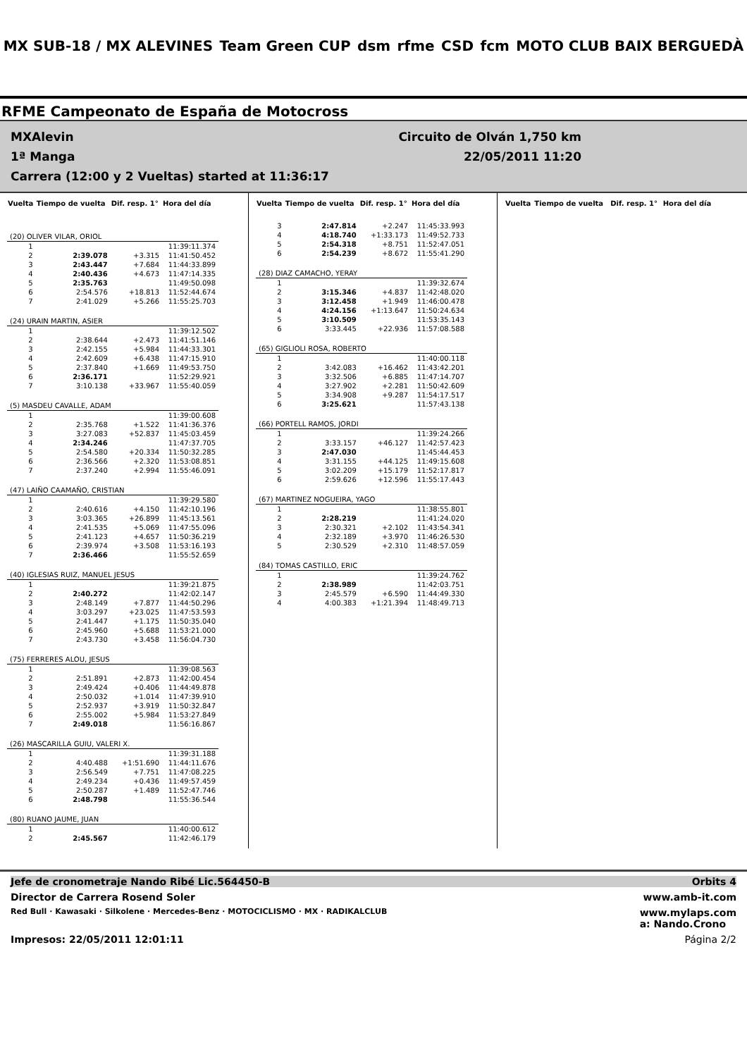MX SUB-18 / MX ALEVINES Team Green CUP dsm rfme CSD fcm MOTO CLUB BAIX BERGUEDÀ
RFME Campeonato de España de Motocross
MXAlevin Circuito de Olván 1,750 km
1ª Manga 22/05/2011 11:20
Carrera (12:00 y 2 Vueltas) started at 11:36:17
| Vuelta | Tiempo de vuelta | Dif. resp. 1° | Hora del día |
| --- | --- | --- | --- |
| (20) OLIVER VILAR, ORIOL | | | |
| 1 | | | 11:39:11.374 |
| 2 | 2:39.078 | +3.315 | 11:41:50.452 |
| 3 | 2:43.447 | +7.684 | 11:44:33.899 |
| 4 | 2:40.436 | +4.673 | 11:47:14.335 |
| 5 | 2:35.763 | | 11:49:50.098 |
| 6 | 2:54.576 | +18.813 | 11:52:44.674 |
| 7 | 2:41.029 | +5.266 | 11:55:25.703 |
| (24) URAIN MARTIN, ASIER | | | |
| 1 | | | 11:39:12.502 |
| 2 | 2:38.644 | +2.473 | 11:41:51.146 |
| 3 | 2:42.155 | +5.984 | 11:44:33.301 |
| 4 | 2:42.609 | +6.438 | 11:47:15.910 |
| 5 | 2:37.840 | +1.669 | 11:49:53.750 |
| 6 | 2:36.171 | | 11:52:29.921 |
| 7 | 3:10.138 | +33.967 | 11:55:40.059 |
| (5) MASDEU CAVALLE, ADAM | | | |
| 1 | | | 11:39:00.608 |
| 2 | 2:35.768 | +1.522 | 11:41:36.376 |
| 3 | 3:27.083 | +52.837 | 11:45:03.459 |
| 4 | 2:34.246 | | 11:47:37.705 |
| 5 | 2:54.580 | +20.334 | 11:50:32.285 |
| 6 | 2:36.566 | +2.320 | 11:53:08.851 |
| 7 | 2:37.240 | +2.994 | 11:55:46.091 |
| (47) LAIÑO CAAMAÑO, CRISTIAN | | | |
| 1 | | | 11:39:29.580 |
| 2 | 2:40.616 | +4.150 | 11:42:10.196 |
| 3 | 3:03.365 | +26.899 | 11:45:13.561 |
| 4 | 2:41.535 | +5.069 | 11:47:55.096 |
| 5 | 2:41.123 | +4.657 | 11:50:36.219 |
| 6 | 2:39.974 | +3.508 | 11:53:16.193 |
| 7 | 2:36.466 | | 11:55:52.659 |
| (40) IGLESIAS RUIZ, MANUEL JESUS | | | |
| 1 | | | 11:39:21.875 |
| 2 | 2:40.272 | | 11:42:02.147 |
| 3 | 2:48.149 | +7.877 | 11:44:50.296 |
| 4 | 3:03.297 | +23.025 | 11:47:53.593 |
| 5 | 2:41.447 | +1.175 | 11:50:35.040 |
| 6 | 2:45.960 | +5.688 | 11:53:21.000 |
| 7 | 2:43.730 | +3.458 | 11:56:04.730 |
| (75) FERRERES ALOU, JESUS | | | |
| 1 | | | 11:39:08.563 |
| 2 | 2:51.891 | +2.873 | 11:42:00.454 |
| 3 | 2:49.424 | +0.406 | 11:44:49.878 |
| 4 | 2:50.032 | +1.014 | 11:47:39.910 |
| 5 | 2:52.937 | +3.919 | 11:50:32.847 |
| 6 | 2:55.002 | +5.984 | 11:53:27.849 |
| 7 | 2:49.018 | | 11:56:16.867 |
| (26) MASCARILLA GUIU, VALERI X. | | | |
| 1 | | | 11:39:31.188 |
| 2 | 4:40.488 | +1:51.690 | 11:44:11.676 |
| 3 | 2:56.549 | +7.751 | 11:47:08.225 |
| 4 | 2:49.234 | +0.436 | 11:49:57.459 |
| 5 | 2:50.287 | +1.489 | 11:52:47.746 |
| 6 | 2:48.798 | | 11:55:36.544 |
| (80) RUANO JAUME, JUAN | | | |
| 1 | | | 11:40:00.612 |
| 2 | 2:45.567 | | 11:42:46.179 |
| Vuelta | Tiempo de vuelta | Dif. resp. 1° | Hora del día |
| --- | --- | --- | --- |
| 3 | 2:47.814 | +2.247 | 11:45:33.993 |
| 4 | 4:18.740 | +1:33.173 | 11:49:52.733 |
| 5 | 2:54.318 | +8.751 | 11:52:47.051 |
| 6 | 2:54.239 | +8.672 | 11:55:41.290 |
| (28) DIAZ CAMACHO, YERAY | | | |
| 1 | | | 11:39:32.674 |
| 2 | 3:15.346 | +4.837 | 11:42:48.020 |
| 3 | 3:12.458 | +1.949 | 11:46:00.478 |
| 4 | 4:24.156 | +1:13.647 | 11:50:24.634 |
| 5 | 3:10.509 | | 11:53:35.143 |
| 6 | 3:33.445 | +22.936 | 11:57:08.588 |
| (65) GIGLIOLI ROSA, ROBERTO | | | |
| 1 | | | 11:40:00.118 |
| 2 | 3:42.083 | +16.462 | 11:43:42.201 |
| 3 | 3:32.506 | +6.885 | 11:47:14.707 |
| 4 | 3:27.902 | +2.281 | 11:50:42.609 |
| 5 | 3:34.908 | +9.287 | 11:54:17.517 |
| 6 | 3:25.621 | | 11:57:43.138 |
| (66) PORTELL RAMOS, JORDI | | | |
| 1 | | | 11:39:24.266 |
| 2 | 3:33.157 | +46.127 | 11:42:57.423 |
| 3 | 2:47.030 | | 11:45:44.453 |
| 4 | 3:31.155 | +44.125 | 11:49:15.608 |
| 5 | 3:02.209 | +15.179 | 11:52:17.817 |
| 6 | 2:59.626 | +12.596 | 11:55:17.443 |
| (67) MARTINEZ NOGUEIRA, YAGO | | | |
| 1 | | | 11:38:55.801 |
| 2 | 2:28.219 | | 11:41:24.020 |
| 3 | 2:30.321 | +2.102 | 11:43:54.341 |
| 4 | 2:32.189 | +3.970 | 11:46:26.530 |
| 5 | 2:30.529 | +2.310 | 11:48:57.059 |
| (84) TOMAS CASTILLO, ERIC | | | |
| 1 | | | 11:39:24.762 |
| 2 | 2:38.989 | | 11:42:03.751 |
| 3 | 2:45.579 | +6.590 | 11:44:49.330 |
| 4 | 4:00.383 | +1:21.394 | 11:48:49.713 |
| Vuelta | Tiempo de vuelta | Dif. resp. 1° | Hora del día |
| --- | --- | --- | --- |
Jefe de cronometraje Nando Ribé Lic.564450-B Orbits 4
Director de Carrera Rosend Soler www.amb-it.com
Red Bull · Kawasaki · Silkolene · Mercedes-Benz · MOTOCICLISMO · MX · RADIKALCLUB www.mylaps.com
a: Nando.Crono
Impresos: 22/05/2011 12:01:11 Página 2/2